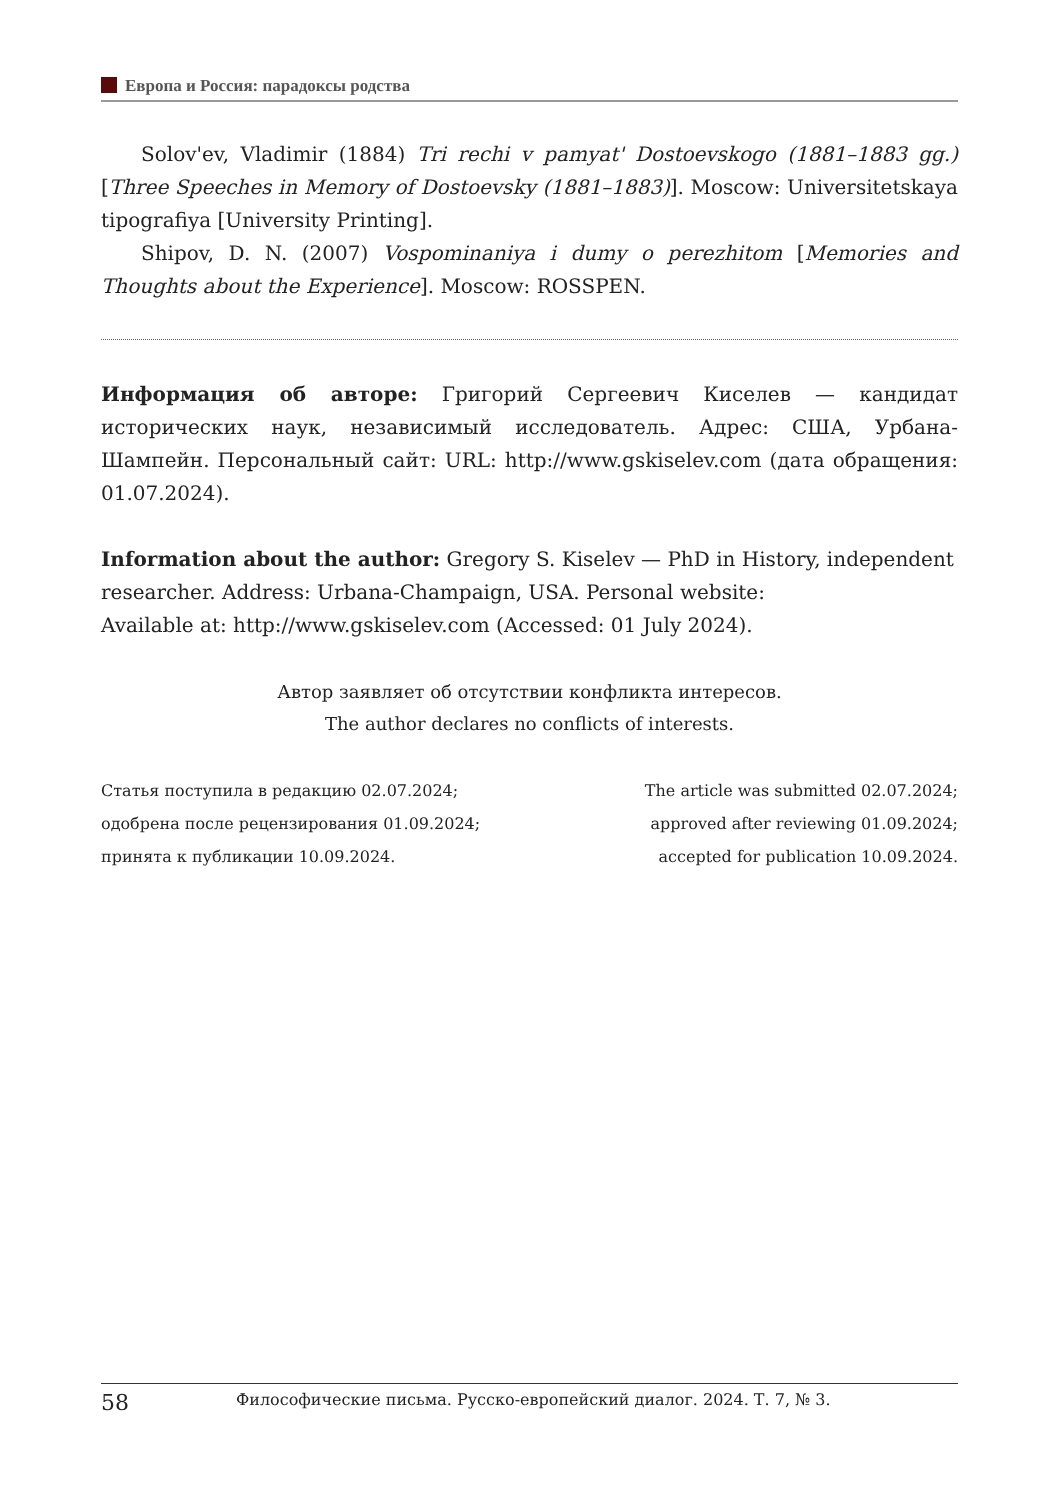Европа и Россия: парадоксы родства
Solov'ev, Vladimir (1884) Tri rechi v pamyat' Dostoevskogo (1881–1883 gg.) [Three Speeches in Memory of Dostoevsky (1881–1883)]. Moscow: Universitetskaya tipografiya [University Printing].
Shipov, D. N. (2007) Vospominaniya i dumy o perezhitom [Memories and Thoughts about the Experience]. Moscow: ROSSPEN.
Информация об авторе: Григорий Сергеевич Киселев — кандидат исторических наук, независимый исследователь. Адрес: США, Урбана-Шампейн. Персональный сайт: URL: http://www.gskiselev.com (дата обращения: 01.07.2024).
Information about the author: Gregory S. Kiselev — PhD in History, independent researcher. Address: Urbana-Champaign, USA. Personal website:
Available at: http://www.gskiselev.com (Accessed: 01 July 2024).
Автор заявляет об отсутствии конфликта интересов.
The author declares no conflicts of interests.
Статья поступила в редакцию 02.07.2024;
одобрена после рецензирования 01.09.2024;
принята к публикации 10.09.2024.
The article was submitted 02.07.2024;
approved after reviewing 01.09.2024;
accepted for publication 10.09.2024.
58 Философические письма. Русско-европейский диалог. 2024. Т. 7, № 3.